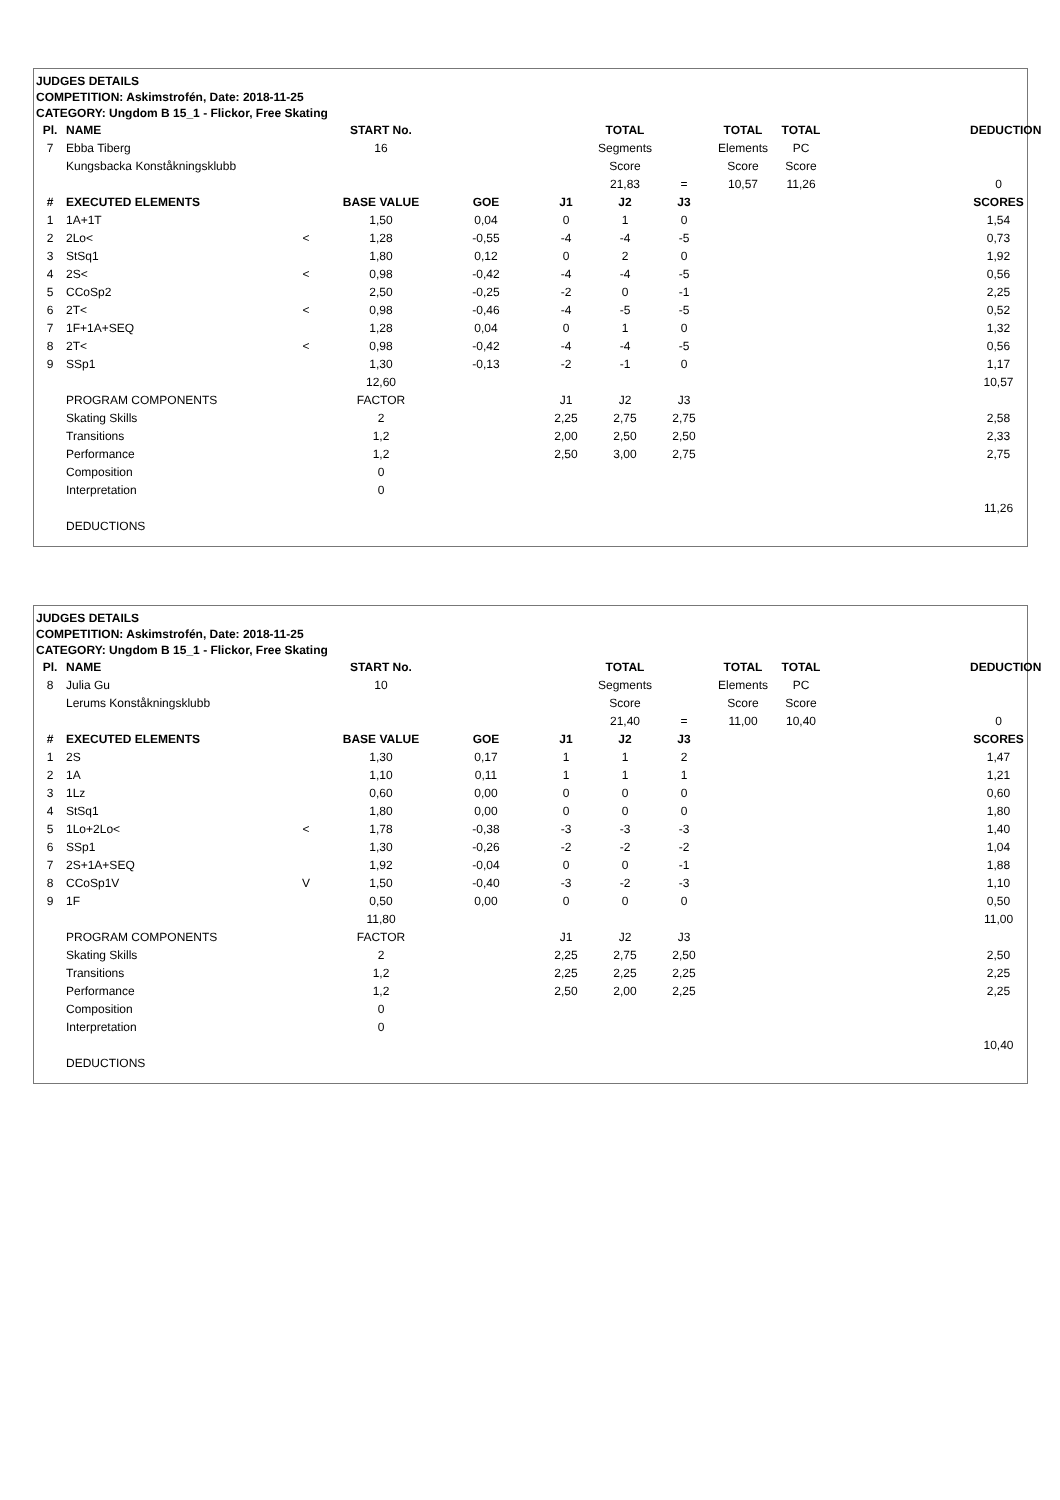JUDGES DETAILS
COMPETITION: Askimstrofén, Date: 2018-11-25
CATEGORY: Ungdom B 15_1 - Flickor, Free Skating
| Pl. | NAME | | START No. | | | TOTAL | | TOTAL | TOTAL | | DEDUCTION |
| 7 | Ebba Tiberg | | 16 | | | Segments | | Elements | PC | | |
| | Kungsbacka Konståkningsklubb | | | | | Score | | Score | Score | | |
| | | | | | | 21,83 | = | 10,57 | 11,26 | | 0 |
| # | EXECUTED ELEMENTS | | BASE VALUE | GOE | J1 | J2 | J3 | | | | SCORES |
| 1 | 1A+1T | | 1,50 | 0,04 | 0 | 1 | 0 | | | | 1,54 |
| 2 | 2Lo< | < | 1,28 | -0,55 | -4 | -4 | -5 | | | | 0,73 |
| 3 | StSq1 | | 1,80 | 0,12 | 0 | 2 | 0 | | | | 1,92 |
| 4 | 2S< | < | 0,98 | -0,42 | -4 | -4 | -5 | | | | 0,56 |
| 5 | CCoSp2 | | 2,50 | -0,25 | -2 | 0 | -1 | | | | 2,25 |
| 6 | 2T< | < | 0,98 | -0,46 | -4 | -5 | -5 | | | | 0,52 |
| 7 | 1F+1A+SEQ | | 1,28 | 0,04 | 0 | 1 | 0 | | | | 1,32 |
| 8 | 2T< | < | 0,98 | -0,42 | -4 | -4 | -5 | | | | 0,56 |
| 9 | SSp1 | | 1,30 | -0,13 | -2 | -1 | 0 | | | | 1,17 |
| | | | 12,60 | | | | | | | | 10,57 |
| | PROGRAM COMPONENTS | | FACTOR | | J1 | J2 | J3 | | | | |
| | Skating Skills | | 2 | | 2,25 | 2,75 | 2,75 | | | | 2,58 |
| | Transitions | | 1,2 | | 2,00 | 2,50 | 2,50 | | | | 2,33 |
| | Performance | | 1,2 | | 2,50 | 3,00 | 2,75 | | | | 2,75 |
| | Composition | | 0 | | | | | | | | |
| | Interpretation | | 0 | | | | | | | | |
| | | | | | | | | | | | 11,26 |
| | DEDUCTIONS | | | | | | | | | | |
JUDGES DETAILS
COMPETITION: Askimstrofén, Date: 2018-11-25
CATEGORY: Ungdom B 15_1 - Flickor, Free Skating
| Pl. | NAME | | START No. | | | TOTAL | | TOTAL | TOTAL | | DEDUCTION |
| 8 | Julia Gu | | 10 | | | Segments | | Elements | PC | | |
| | Lerums Konståkningsklubb | | | | | Score | | Score | Score | | |
| | | | | | | 21,40 | = | 11,00 | 10,40 | | 0 |
| # | EXECUTED ELEMENTS | | BASE VALUE | GOE | J1 | J2 | J3 | | | | SCORES |
| 1 | 2S | | 1,30 | 0,17 | 1 | 1 | 2 | | | | 1,47 |
| 2 | 1A | | 1,10 | 0,11 | 1 | 1 | 1 | | | | 1,21 |
| 3 | 1Lz | | 0,60 | 0,00 | 0 | 0 | 0 | | | | 0,60 |
| 4 | StSq1 | | 1,80 | 0,00 | 0 | 0 | 0 | | | | 1,80 |
| 5 | 1Lo+2Lo< | < | 1,78 | -0,38 | -3 | -3 | -3 | | | | 1,40 |
| 6 | SSp1 | | 1,30 | -0,26 | -2 | -2 | -2 | | | | 1,04 |
| 7 | 2S+1A+SEQ | | 1,92 | -0,04 | 0 | 0 | -1 | | | | 1,88 |
| 8 | CCoSp1V | V | 1,50 | -0,40 | -3 | -2 | -3 | | | | 1,10 |
| 9 | 1F | | 0,50 | 0,00 | 0 | 0 | 0 | | | | 0,50 |
| | | | 11,80 | | | | | | | | 11,00 |
| | PROGRAM COMPONENTS | | FACTOR | | J1 | J2 | J3 | | | | |
| | Skating Skills | | 2 | | 2,25 | 2,75 | 2,50 | | | | 2,50 |
| | Transitions | | 1,2 | | 2,25 | 2,25 | 2,25 | | | | 2,25 |
| | Performance | | 1,2 | | 2,50 | 2,00 | 2,25 | | | | 2,25 |
| | Composition | | 0 | | | | | | | | |
| | Interpretation | | 0 | | | | | | | | |
| | | | | | | | | | | | 10,40 |
| | DEDUCTIONS | | | | | | | | | | |